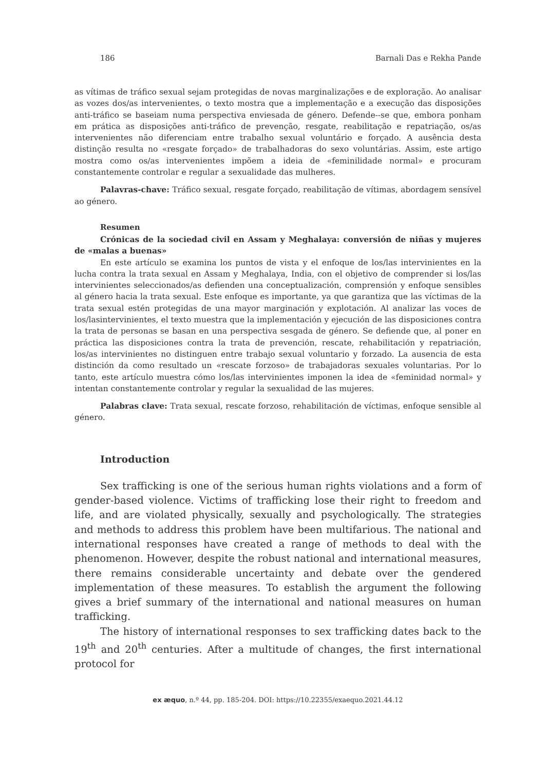186 Barnali Das e Rekha Pande
as vítimas de tráfico sexual sejam protegidas de novas marginalizações e de exploração. Ao analisar as vozes dos/as intervenientes, o texto mostra que a implementação e a execução das disposições anti-tráfico se baseiam numa perspectiva enviesada de género. Defende--se que, embora ponham em prática as disposições anti-tráfico de prevenção, resgate, reabilitação e repatriação, os/as intervenientes não diferenciam entre trabalho sexual voluntário e forçado. A ausência desta distinção resulta no «resgate forçado» de trabalhadoras do sexo voluntárias. Assim, este artigo mostra como os/as intervenientes impõem a ideia de «feminilidade normal» e procuram constantemente controlar e regular a sexualidade das mulheres.
Palavras-chave: Tráfico sexual, resgate forçado, reabilitação de vítimas, abordagem sensível ao género.
Resumen
Crónicas de la sociedad civil en Assam y Meghalaya: conversión de niñas y mujeres de «malas a buenas»
En este artículo se examina los puntos de vista y el enfoque de los/las intervinientes en la lucha contra la trata sexual en Assam y Meghalaya, India, con el objetivo de comprender si los/las intervinientes seleccionados/as defienden una conceptualización, comprensión y enfoque sensibles al género hacia la trata sexual. Este enfoque es importante, ya que garantiza que las víctimas de la trata sexual estén protegidas de una mayor marginación y explotación. Al analizar las voces de los/lasintervinientes, el texto muestra que la implementación y ejecución de las disposiciones contra la trata de personas se basan en una perspectiva sesgada de género. Se defiende que, al poner en práctica las disposiciones contra la trata de prevención, rescate, rehabilitación y repatriación, los/as intervinientes no distinguen entre trabajo sexual voluntario y forzado. La ausencia de esta distinción da como resultado un «rescate forzoso» de trabajadoras sexuales voluntarias. Por lo tanto, este artículo muestra cómo los/las intervinientes imponen la idea de «feminidad normal» y intentan constantemente controlar y regular la sexualidad de las mujeres.
Palabras clave: Trata sexual, rescate forzoso, rehabilitación de víctimas, enfoque sensible al género.
Introduction
Sex trafficking is one of the serious human rights violations and a form of gender-based violence. Victims of trafficking lose their right to freedom and life, and are violated physically, sexually and psychologically. The strategies and methods to address this problem have been multifarious. The national and international responses have created a range of methods to deal with the phenomenon. However, despite the robust national and international measures, there remains considerable uncertainty and debate over the gendered implementation of these measures. To establish the argument the following gives a brief summary of the international and national measures on human trafficking.
The history of international responses to sex trafficking dates back to the 19<sup>th</sup> and 20<sup>th</sup> centuries. After a multitude of changes, the first international protocol for
ex æquo, n.º 44, pp. 185-204. DOI: https://10.22355/exaequo.2021.44.12